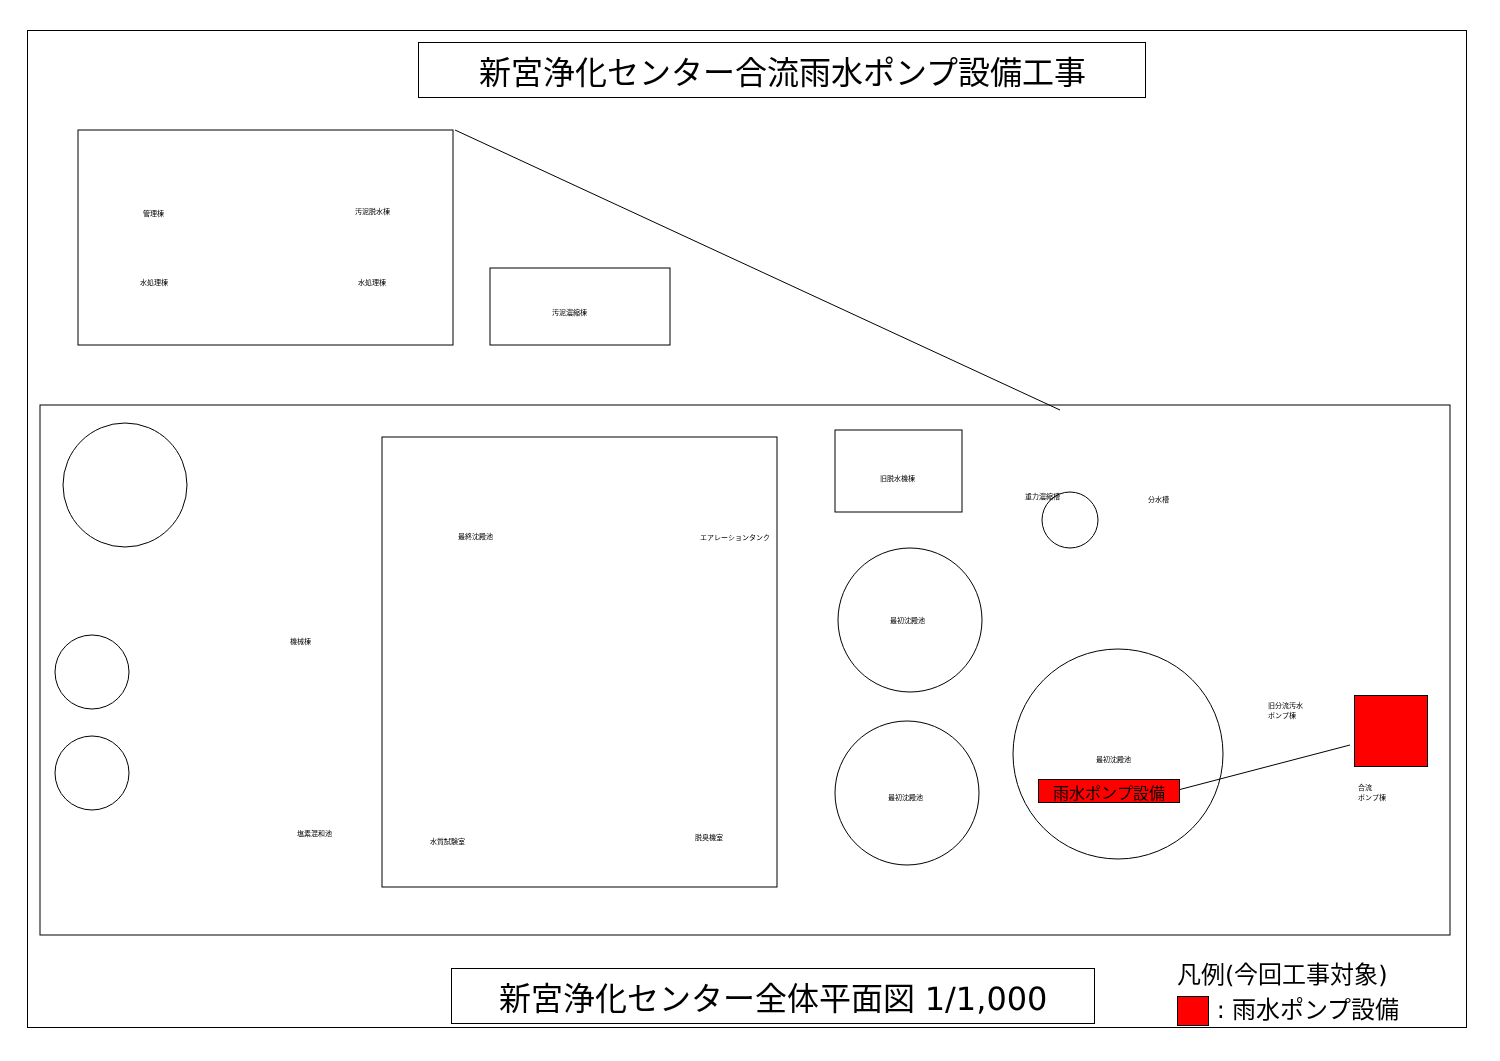新宮浄化センター合流雨水ポンプ設備工事
管理棟 汚泥脱水棟
水処理棟 水処理棟
汚泥濃縮棟
旧脱水機棟
重力濃縮槽 分水槽
最終沈殿池 エアレーションタンク
機械棟
最初沈殿池
最初沈殿池
最初沈殿池
旧分流汚水
ポンプ棟
合流
ポンプ棟
塩素混和池
水質試験室 脱臭機室
雨水ポンプ設備
新宮浄化センター全体平面図 1/1,000
凡例(今回工事対象)
: 雨水ポンプ設備